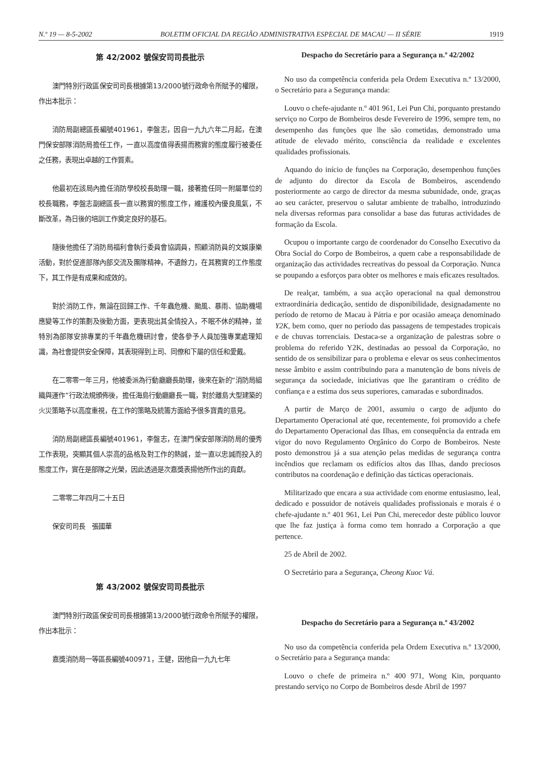N.º 19 — 8-5-2002 BOLETIM OFICIAL DA REGIÃO ADMINISTRATIVA ESPECIAL DE MACAU — II SÉRIE 1919
第 42/2002 號保安司司長批示
澳門特別行政區保安司司長根據第13/2000號行政命令所賦予的權限，作出本批示：
消防局副總區長編號401961，李盤志，因自一九九六年二月起，在澳門保安部隊消防局擔任工作，一直以高度值得表揚而務實的態度履行被委任之任務，表現出卓越的工作質素。
他最初在該局內擔任消防學校校長助理一職，接著擔任同一附屬單位的校長職務，李盤志副總區長一直以務實的態度工作，維護校內優良風氣，不斷改革，為日後的培訓工作奠定良好的基石。
隨後他擔任了消防局福利會執行委員會協調員，照顧消防員的文娛康樂活動，對於促進部隊內部交流及團隊精神，不遺餘力，在其務實的工作態度下，其工作是有成果和成效的。
對於消防工作，無論在回歸工作、千年蟲危機、颱風、暴雨、協助機場應變等工作的策劃及後勤方面，更表現出其全情投入，不眠不休的精神，並特別為部隊安排專業的千年蟲危機研討會，使各參予人員加強專業處理知識，為社會提供安全保障，其表現得到上司、同僚和下屬的信任和愛戴。
在二零零一年三月，他被委派為行動廳廳長助理，後來在新的“消防局組織與運作”行政法規頒佈後，擔任海島行動廳廳長一職，對於離島大型建築的火災策略予以高度重視，在工作的策略及統籌方面給予很多寶貴的意見。
消防局副總區長編號401961，李盤志，在澳門保安部隊消防局的優秀工作表現，突顯其個人崇高的品格及對工作的熱誠，並一直以忠誠而投入的態度工作，實在是部隊之光榮，因此透過是次嘉獎表揚他所作出的貢獻。
二零零二年四月二十五日
保安司司長　張國華
第 43/2002 號保安司司長批示
澳門特別行政區保安司司長根據第13/2000號行政命令所賦予的權限，作出本批示：
嘉獎消防局一等區長編號400971，王健，因他自一九九七年
Despacho do Secretário para a Segurança n.º 42/2002
No uso da competência conferida pela Ordem Executiva n.º 13/2000, o Secretário para a Segurança manda:
Louvo o chefe-ajudante n.º 401 961, Lei Pun Chi, porquanto prestando serviço no Corpo de Bombeiros desde Fevereiro de 1996, sempre tem, no desempenho das funções que lhe são cometidas, demonstrado uma atitude de elevado mérito, consciência da realidade e excelentes qualidades profissionais.
Aquando do início de funções na Corporação, desempenhou funções de adjunto do director da Escola de Bombeiros, ascendendo posteriormente ao cargo de director da mesma subunidade, onde, graças ao seu carácter, preservou o salutar ambiente de trabalho, introduzindo nela diversas reformas para consolidar a base das futuras actividades de formação da Escola.
Ocupou o importante cargo de coordenador do Conselho Executivo da Obra Social do Corpo de Bombeiros, a quem cabe a responsabilidade de organização das actividades recreativas do pessoal da Corporação. Nunca se poupando a esforços para obter os melhores e mais eficazes resultados.
De realçar, também, a sua acção operacional na qual demonstrou extraordinária dedicação, sentido de disponibilidade, designadamente no período de retorno de Macau à Pátria e por ocasião ameaça denominado Y2K, bem como, quer no período das passagens de tempestades tropicais e de chuvas torrenciais. Destaca-se a organização de palestras sobre o problema do referido Y2K, destinadas ao pessoal da Corporação, no sentido de os sensibilizar para o problema e elevar os seus conhecimentos nesse âmbito e assim contribuindo para a manutenção de bons níveis de segurança da sociedade, iniciativas que lhe garantiram o crédito de confiança e a estima dos seus superiores, camaradas e subordinados.
A partir de Março de 2001, assumiu o cargo de adjunto do Departamento Operacional até que, recentemente, foi promovido a chefe do Departamento Operacional das Ilhas, em consequência da entrada em vigor do novo Regulamento Orgânico do Corpo de Bombeiros. Neste posto demonstrou já a sua atenção pelas medidas de segurança contra incêndios que reclamam os edifícios altos das Ilhas, dando preciosos contributos na coordenação e definição das tácticas operacionais.
Militarizado que encara a sua actividade com enorme entusiasmo, leal, dedicado e possuidor de notáveis qualidades profissionais e morais é o chefe-ajudante n.º 401 961, Lei Pun Chi, merecedor deste público louvor que lhe faz justiça à forma como tem honrado a Corporação a que pertence.
25 de Abril de 2002.
O Secretário para a Segurança, Cheong Kuoc Vá.
Despacho do Secretário para a Segurança n.º 43/2002
No uso da competência conferida pela Ordem Executiva n.º 13/2000, o Secretário para a Segurança manda:
Louvo o chefe de primeira n.º 400 971, Wong Kin, porquanto prestando serviço no Corpo de Bombeiros desde Abril de 1997